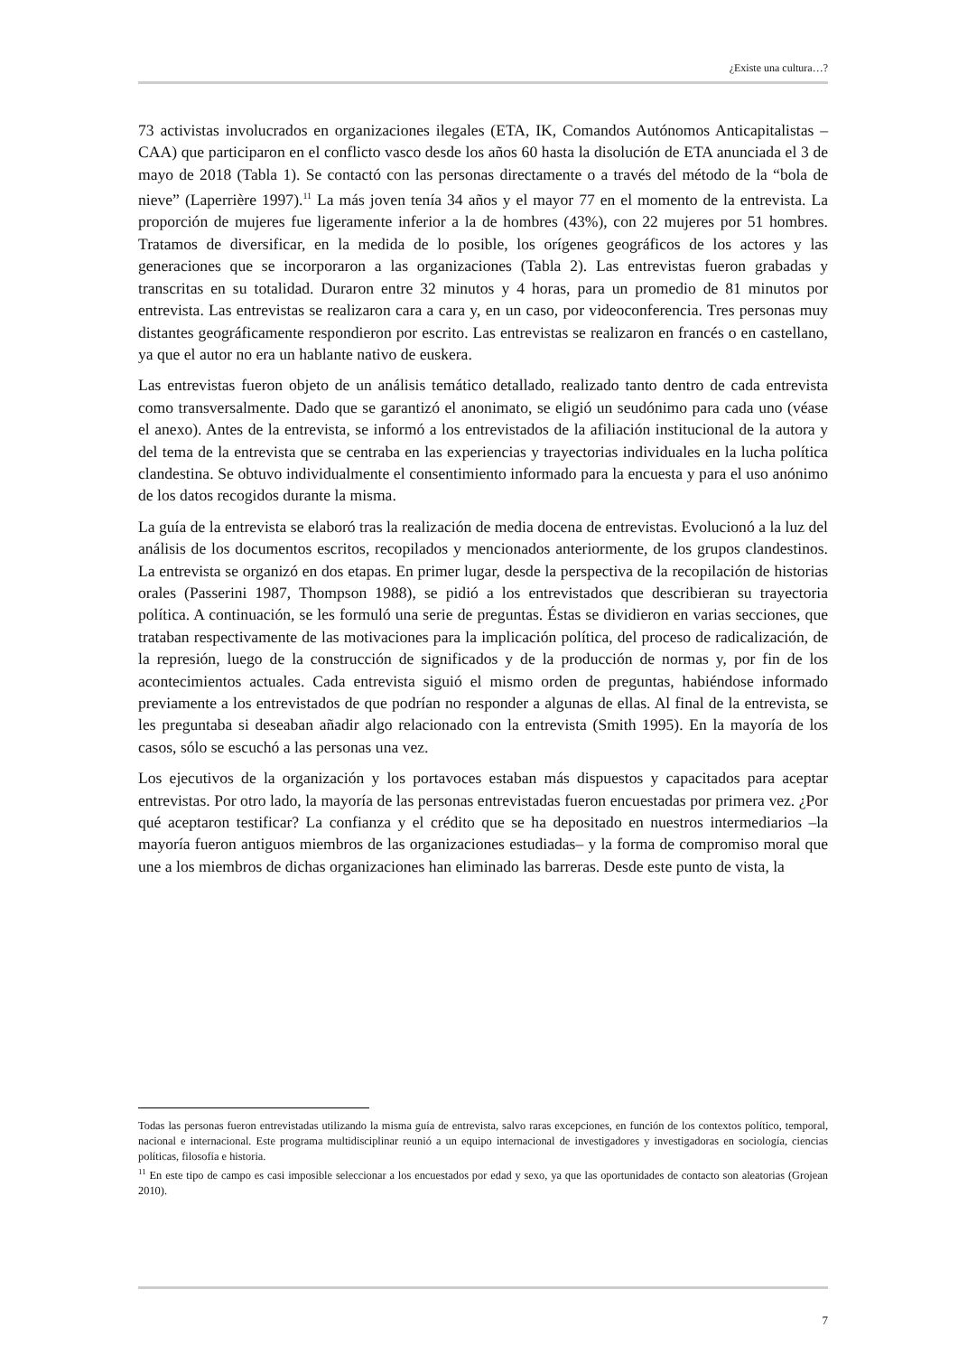¿Existe una cultura…?
73 activistas involucrados en organizaciones ilegales (ETA, IK, Comandos Autónomos Anticapitalistas – CAA) que participaron en el conflicto vasco desde los años 60 hasta la disolución de ETA anunciada el 3 de mayo de 2018 (Tabla 1). Se contactó con las personas directamente o a través del método de la “bola de nieve” (Laperrière 1997).<sup>11</sup> La más joven tenía 34 años y el mayor 77 en el momento de la entrevista. La proporción de mujeres fue ligeramente inferior a la de hombres (43%), con 22 mujeres por 51 hombres. Tratamos de diversificar, en la medida de lo posible, los orígenes geográficos de los actores y las generaciones que se incorporaron a las organizaciones (Tabla 2). Las entrevistas fueron grabadas y transcritas en su totalidad. Duraron entre 32 minutos y 4 horas, para un promedio de 81 minutos por entrevista. Las entrevistas se realizaron cara a cara y, en un caso, por videoconferencia. Tres personas muy distantes geográficamente respondieron por escrito. Las entrevistas se realizaron en francés o en castellano, ya que el autor no era un hablante nativo de euskera.
Las entrevistas fueron objeto de un análisis temático detallado, realizado tanto dentro de cada entrevista como transversalmente. Dado que se garantizó el anonimato, se eligió un seudónimo para cada uno (véase el anexo). Antes de la entrevista, se informó a los entrevistados de la afiliación institucional de la autora y del tema de la entrevista que se centraba en las experiencias y trayectorias individuales en la lucha política clandestina. Se obtuvo individualmente el consentimiento informado para la encuesta y para el uso anónimo de los datos recogidos durante la misma.
La guía de la entrevista se elaboró tras la realización de media docena de entrevistas. Evolucionó a la luz del análisis de los documentos escritos, recopilados y mencionados anteriormente, de los grupos clandestinos. La entrevista se organizó en dos etapas. En primer lugar, desde la perspectiva de la recopilación de historias orales (Passerini 1987, Thompson 1988), se pidió a los entrevistados que describieran su trayectoria política. A continuación, se les formuló una serie de preguntas. Éstas se dividieron en varias secciones, que trataban respectivamente de las motivaciones para la implicación política, del proceso de radicalización, de la represión, luego de la construcción de significados y de la producción de normas y, por fin de los acontecimientos actuales. Cada entrevista siguió el mismo orden de preguntas, habiéndose informado previamente a los entrevistados de que podrían no responder a algunas de ellas. Al final de la entrevista, se les preguntaba si deseaban añadir algo relacionado con la entrevista (Smith 1995). En la mayoría de los casos, sólo se escuchó a las personas una vez.
Los ejecutivos de la organización y los portavoces estaban más dispuestos y capacitados para aceptar entrevistas. Por otro lado, la mayoría de las personas entrevistadas fueron encuestadas por primera vez. ¿Por qué aceptaron testificar? La confianza y el crédito que se ha depositado en nuestros intermediarios –la mayoría fueron antiguos miembros de las organizaciones estudiadas– y la forma de compromiso moral que une a los miembros de dichas organizaciones han eliminado las barreras. Desde este punto de vista, la
Todas las personas fueron entrevistadas utilizando la misma guía de entrevista, salvo raras excepciones, en función de los contextos político, temporal, nacional e internacional. Este programa multidisciplinar reunió a un equipo internacional de investigadores y investigadoras en sociología, ciencias políticas, filosofía e historia.
<sup>11</sup> En este tipo de campo es casi imposible seleccionar a los encuestados por edad y sexo, ya que las oportunidades de contacto son aleatorias (Grojean 2010).
7